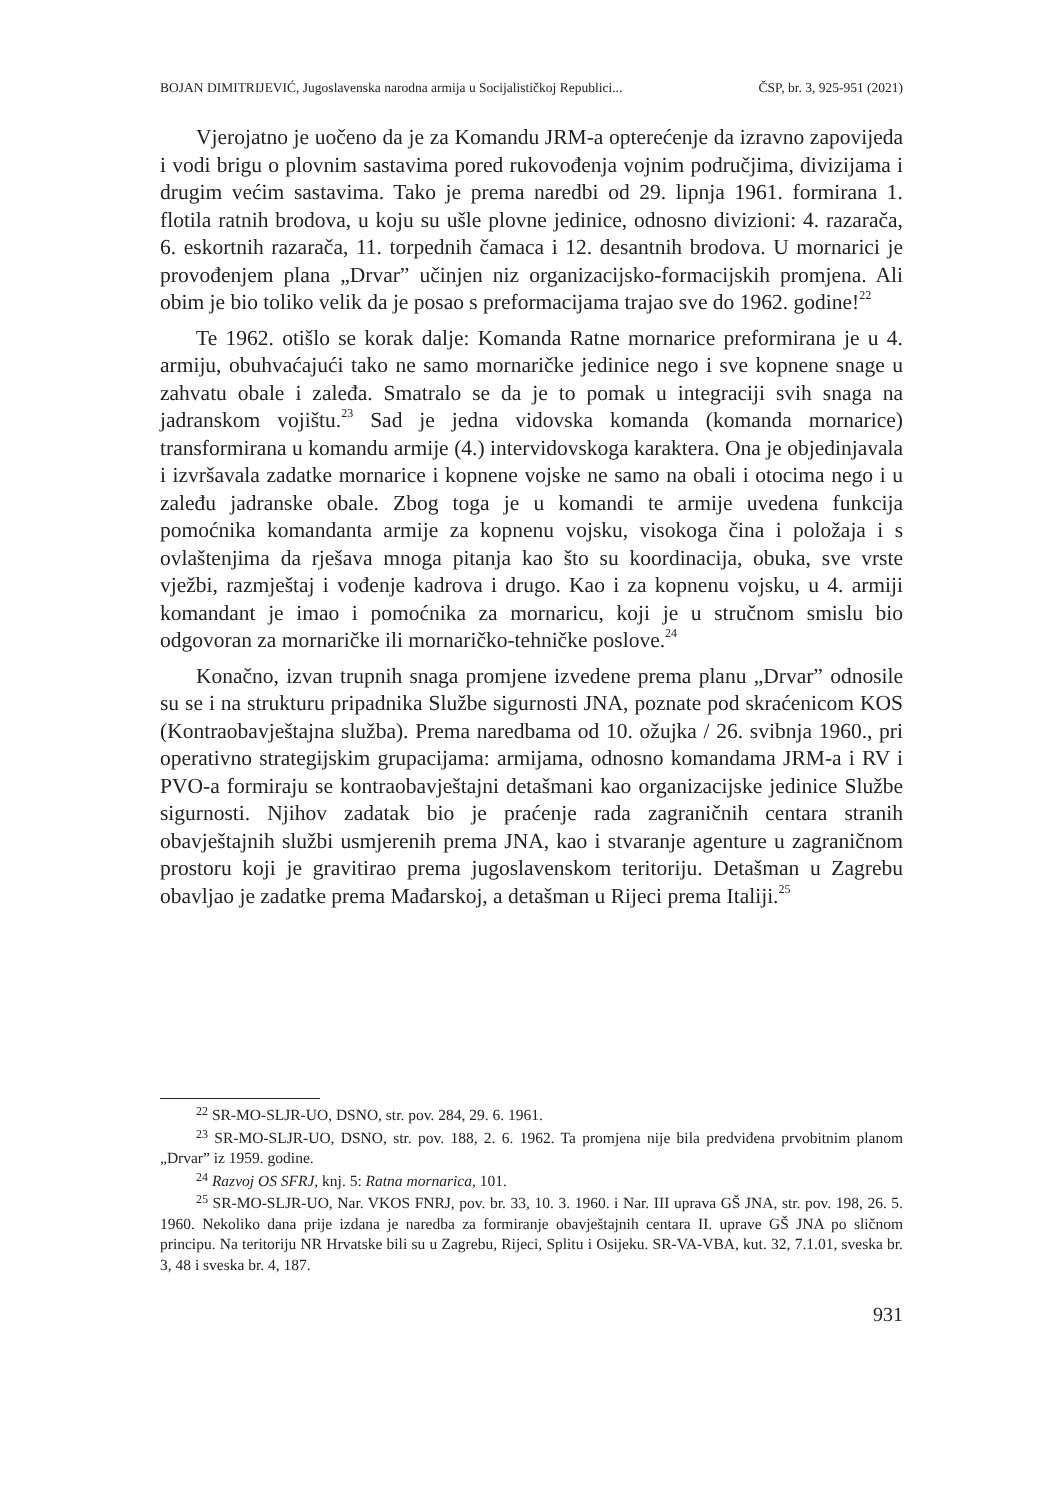BOJAN DIMITRIJEVIĆ, Jugoslavenska narodna armija u Socijalističkoj Republici... ČSP, br. 3, 925-951 (2021)
Vjerojatno je uočeno da je za Komandu JRM-a opterećenje da izravno zapovijeda i vodi brigu o plovnim sastavima pored rukovođenja vojnim područjima, divizijama i drugim većim sastavima. Tako je prema naredbi od 29. lipnja 1961. formirana 1. flotila ratnih brodova, u koju su ušle plovne jedinice, odnosno divizioni: 4. razarača, 6. eskortnih razarača, 11. torpednih čamaca i 12. desantnih brodova. U mornarici je provođenjem plana „Drvar” učinjen niz organizacijsko-formacijskih promjena. Ali obim je bio toliko velik da je posao s preformacijama trajao sve do 1962. godine!<sup>22</sup>
Te 1962. otišlo se korak dalje: Komanda Ratne mornarice preformirana je u 4. armiju, obuhvaćajući tako ne samo mornaričke jedinice nego i sve kopnene snage u zahvatu obale i zaleđa. Smatralo se da je to pomak u integraciji svih snaga na jadranskom vojištu.<sup>23</sup> Sad je jedna vidovska komanda (komanda mornarice) transformirana u komandu armije (4.) intervidovskoga karaktera. Ona je objedinjavala i izvršavala zadatke mornarice i kopnene vojske ne samo na obali i otocima nego i u zaleđu jadranske obale. Zbog toga je u komandi te armije uvedena funkcija pomoćnika komandanta armije za kopnenu vojsku, visokoga čina i položaja i s ovlaštenjima da rješava mnoga pitanja kao što su koordinacija, obuka, sve vrste vježbi, razmještaj i vođenje kadrova i drugo. Kao i za kopnenu vojsku, u 4. armiji komandant je imao i pomoćnika za mornaricu, koji je u stručnom smislu bio odgovoran za mornaričke ili mornaričko-tehničke poslove.<sup>24</sup>
Konačno, izvan trupnih snaga promjene izvedene prema planu „Drvar” odnosile su se i na strukturu pripadnika Službe sigurnosti JNA, poznate pod skraćenicom KOS (Kontraobavještajna služba). Prema naredbama od 10. ožujka / 26. svibnja 1960., pri operativno strategijskim grupacijama: armijama, odnosno komandama JRM-a i RV i PVO-a formiraju se kontraobavještajni detašmani kao organizacijske jedinice Službe sigurnosti. Njihov zadatak bio je praćenje rada zagraničnih centara stranih obavještajnih službi usmjerenih prema JNA, kao i stvaranje agenture u zagraničnom prostoru koji je gravitirao prema jugoslavenskom teritoriju. Detašman u Zagrebu obavljao je zadatke prema Mađarskoj, a detašman u Rijeci prema Italiji.<sup>25</sup>
<sup>22</sup> SR-MO-SLJR-UO, DSNO, str. pov. 284, 29. 6. 1961.
<sup>23</sup> SR-MO-SLJR-UO, DSNO, str. pov. 188, 2. 6. 1962. Ta promjena nije bila predviđena prvobitnim planom „Drvar” iz 1959. godine.
<sup>24</sup> Razvoj OS SFRJ, knj. 5: Ratna mornarica, 101.
<sup>25</sup> SR-MO-SLJR-UO, Nar. VKOS FNRJ, pov. br. 33, 10. 3. 1960. i Nar. III uprava GŠ JNA, str. pov. 198, 26. 5. 1960. Nekoliko dana prije izdana je naredba za formiranje obavještajnih centara II. uprave GŠ JNA po sličnom principu. Na teritoriju NR Hrvatske bili su u Zagrebu, Rijeci, Splitu i Osijeku. SR-VA-VBA, kut. 32, 7.1.01, sveska br. 3, 48 i sveska br. 4, 187.
931